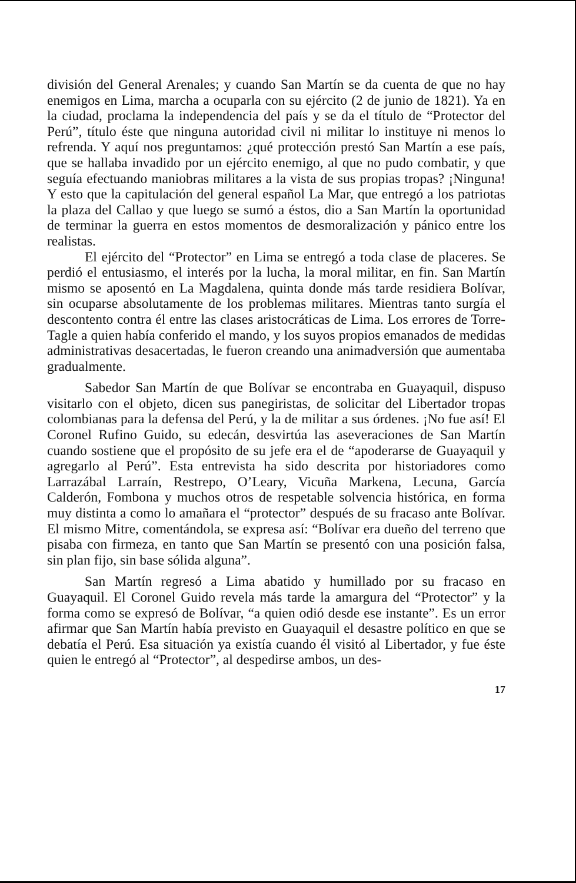división del General Arenales; y cuando San Martín se da cuenta de que no hay enemigos en Lima, marcha a ocuparla con su ejército (2 de junio de 1821). Ya en la ciudad, proclama la independencia del país y se da el título de “Protector del Perú”, título éste que ninguna autoridad civil ni militar lo instituye ni menos lo refrenda. Y aquí nos preguntamos: ¿qué protección prestó San Martín a ese país, que se hallaba invadido por un ejército enemigo, al que no pudo combatir, y que seguía efectuando maniobras militares a la vista de sus propias tropas? ¡Ninguna! Y esto que la capitulación del general español La Mar, que entregó a los patriotas la plaza del Callao y que luego se sumó a éstos, dio a San Martín la oportunidad de terminar la guerra en estos momentos de desmoralización y pánico entre los realistas.
El ejército del “Protector” en Lima se entregó a toda clase de placeres. Se perdió el entusiasmo, el interés por la lucha, la moral militar, en fin. San Martín mismo se aposentó en La Magdalena, quinta donde más tarde residiera Bolívar, sin ocuparse absolutamente de los problemas militares. Mientras tanto surgía el descontento contra él entre las clases aristocráticas de Lima. Los errores de Torre-Tagle a quien había conferido el mando, y los suyos propios emanados de medidas administrativas desacertadas, le fueron creando una animadversión que aumentaba gradualmente.
Sabedor San Martín de que Bolívar se encontraba en Guayaquil, dispuso visitarlo con el objeto, dicen sus panegiristas, de solicitar del Libertador tropas colombianas para la defensa del Perú, y la de militar a sus órdenes. ¡No fue así! El Coronel Rufino Guido, su edecán, desvirtúa las aseveraciones de San Martín cuando sostiene que el propósito de su jefe era el de “apoderarse de Guayaquil y agregarlo al Perú”. Esta entrevista ha sido descrita por historiadores como Larrazábal Larraín, Restrepo, O’Leary, Vicuña Markena, Lecuna, García Calderón, Fombona y muchos otros de respetable solvencia histórica, en forma muy distinta a como lo amañara el “protector” después de su fracaso ante Bolívar. El mismo Mitre, comentándola, se expresa así: “Bolívar era dueño del terreno que pisaba con firmeza, en tanto que San Martín se presentó con una posición falsa, sin plan fijo, sin base sólida alguna”.
San Martín regresó a Lima abatido y humillado por su fracaso en Guayaquil. El Coronel Guido revela más tarde la amargura del “Protector” y la forma como se expresó de Bolívar, “a quien odió desde ese instante”. Es un error afirmar que San Martín había previsto en Guayaquil el desastre político en que se debatía el Perú. Esa situación ya existía cuando él visitó al Libertador, y fue éste quien le entregó al “Protector”, al despedirse ambos, un des-
17